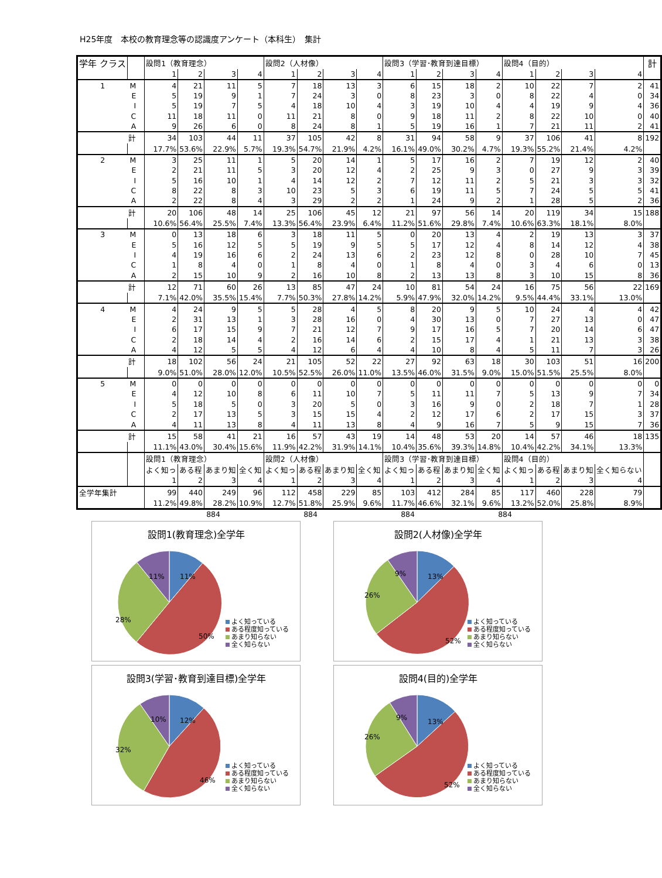H25年度　本校の教育理念等の認識度アンケート（本科生）　集計
| 学年 クラス | | 設問1（教育理念） | | | | 設問2（人材像） | | | | 設問3（学習･教育到達目標） | | | | 設問4（目的） | | | | 計 |
| | | 1 | 2 | 3 | 4 | 1 | 2 | 3 | 4 | 1 | 2 | 3 | 4 | 1 | 2 | 3 | 4 | |
| 1 | M | 4 | 21 | 11 | 5 | 7 | 18 | 13 | 3 | 6 | 15 | 18 | 2 | 10 | 22 | 7 | 2 | 41 |
| | E | 5 | 19 | 9 | 1 | 7 | 24 | 3 | 0 | 8 | 23 | 3 | 0 | 8 | 22 | 4 | 0 | 34 |
| | I | 5 | 19 | 7 | 5 | 4 | 18 | 10 | 4 | 3 | 19 | 10 | 4 | 4 | 19 | 9 | 4 | 36 |
| | C | 11 | 18 | 11 | 0 | 11 | 21 | 8 | 0 | 9 | 18 | 11 | 2 | 8 | 22 | 10 | 0 | 40 |
| | A | 9 | 26 | 6 | 0 | 8 | 24 | 8 | 1 | 5 | 19 | 16 | 1 | 7 | 21 | 11 | 2 | 41 |
| | 計 | 34 | 103 | 44 | 11 | 37 | 105 | 42 | 8 | 31 | 94 | 58 | 9 | 37 | 106 | 41 | 8 | 192 |
| | | 17.7% | 53.6% | 22.9% | 5.7% | 19.3% | 54.7% | 21.9% | 4.2% | 16.1% | 49.0% | 30.2% | 4.7% | 19.3% | 55.2% | 21.4% | 4.2% | |
| 2 | M | 3 | 25 | 11 | 1 | 5 | 20 | 14 | 1 | 5 | 17 | 16 | 2 | 7 | 19 | 12 | 2 | 40 |
| | E | 2 | 21 | 11 | 5 | 3 | 20 | 12 | 4 | 2 | 25 | 9 | 3 | 0 | 27 | 9 | 3 | 39 |
| | I | 5 | 16 | 10 | 1 | 4 | 14 | 12 | 2 | 7 | 12 | 11 | 2 | 5 | 21 | 3 | 3 | 32 |
| | C | 8 | 22 | 8 | 3 | 10 | 23 | 5 | 3 | 6 | 19 | 11 | 5 | 7 | 24 | 5 | 5 | 41 |
| | A | 2 | 22 | 8 | 4 | 3 | 29 | 2 | 2 | 1 | 24 | 9 | 2 | 1 | 28 | 5 | 2 | 36 |
| | 計 | 20 | 106 | 48 | 14 | 25 | 106 | 45 | 12 | 21 | 97 | 56 | 14 | 20 | 119 | 34 | 15 | 188 |
| | | 10.6% | 56.4% | 25.5% | 7.4% | 13.3% | 56.4% | 23.9% | 6.4% | 11.2% | 51.6% | 29.8% | 7.4% | 10.6% | 63.3% | 18.1% | 8.0% | |
| 3 | M | 0 | 13 | 18 | 6 | 3 | 18 | 11 | 5 | 0 | 20 | 13 | 4 | 2 | 19 | 13 | 3 | 37 |
| | E | 5 | 16 | 12 | 5 | 5 | 19 | 9 | 5 | 5 | 17 | 12 | 4 | 8 | 14 | 12 | 4 | 38 |
| | I | 4 | 19 | 16 | 6 | 2 | 24 | 13 | 6 | 2 | 23 | 12 | 8 | 0 | 28 | 10 | 7 | 45 |
| | C | 1 | 8 | 4 | 0 | 1 | 8 | 4 | 0 | 1 | 8 | 4 | 0 | 3 | 4 | 6 | 0 | 13 |
| | A | 2 | 15 | 10 | 9 | 2 | 16 | 10 | 8 | 2 | 13 | 13 | 8 | 3 | 10 | 15 | 8 | 36 |
| | 計 | 12 | 71 | 60 | 26 | 13 | 85 | 47 | 24 | 10 | 81 | 54 | 24 | 16 | 75 | 56 | 22 | 169 |
| | | 7.1% | 42.0% | 35.5% | 15.4% | 7.7% | 50.3% | 27.8% | 14.2% | 5.9% | 47.9% | 32.0% | 14.2% | 9.5% | 44.4% | 33.1% | 13.0% | |
| 4 | M | 4 | 24 | 9 | 5 | 5 | 28 | 4 | 5 | 8 | 20 | 9 | 5 | 10 | 24 | 4 | 4 | 42 |
| | E | 2 | 31 | 13 | 1 | 3 | 28 | 16 | 0 | 4 | 30 | 13 | 0 | 7 | 27 | 13 | 0 | 47 |
| | I | 6 | 17 | 15 | 9 | 7 | 21 | 12 | 7 | 9 | 17 | 16 | 5 | 7 | 20 | 14 | 6 | 47 |
| | C | 2 | 18 | 14 | 4 | 2 | 16 | 14 | 6 | 2 | 15 | 17 | 4 | 1 | 21 | 13 | 3 | 38 |
| | A | 4 | 12 | 5 | 5 | 4 | 12 | 6 | 4 | 4 | 10 | 8 | 4 | 5 | 11 | 7 | 3 | 26 |
| | 計 | 18 | 102 | 56 | 24 | 21 | 105 | 52 | 22 | 27 | 92 | 63 | 18 | 30 | 103 | 51 | 16 | 200 |
| | | 9.0% | 51.0% | 28.0% | 12.0% | 10.5% | 52.5% | 26.0% | 11.0% | 13.5% | 46.0% | 31.5% | 9.0% | 15.0% | 51.5% | 25.5% | 8.0% | |
| 5 | M | 0 | 0 | 0 | 0 | 0 | 0 | 0 | 0 | 0 | 0 | 0 | 0 | 0 | 0 | 0 | 0 | 0 |
| | E | 4 | 12 | 10 | 8 | 6 | 11 | 10 | 7 | 5 | 11 | 11 | 7 | 5 | 13 | 9 | 7 | 34 |
| | I | 5 | 18 | 5 | 0 | 3 | 20 | 5 | 0 | 3 | 16 | 9 | 0 | 2 | 18 | 7 | 1 | 28 |
| | C | 2 | 17 | 13 | 5 | 3 | 15 | 15 | 4 | 2 | 12 | 17 | 6 | 2 | 17 | 15 | 3 | 37 |
| | A | 4 | 11 | 13 | 8 | 4 | 11 | 13 | 8 | 4 | 9 | 16 | 7 | 5 | 9 | 15 | 7 | 36 |
| | 計 | 15 | 58 | 41 | 21 | 16 | 57 | 43 | 19 | 14 | 48 | 53 | 20 | 14 | 57 | 46 | 18 | 135 |
| | | 11.1% | 43.0% | 30.4% | 15.6% | 11.9% | 42.2% | 31.9% | 14.1% | 10.4% | 35.6% | 39.3% | 14.8% | 10.4% | 42.2% | 34.1% | 13.3% | |
| | | 設問1（教育理念） | | | | 設問2（人材像） | | | | 設問3（学習･教育到達目標） | | | | 設問4（目的） | | | | |
| | | よく知っ | ある程 | あまり知 | 全く知 | よく知っ | ある程 | あまり知 | 全く知 | よく知っ | ある程 | あまり知 | 全く知 | よく知っ | ある程 | あまり知 | 全く知らない | |
| | | 1 | 2 | 3 | 4 | 1 | 2 | 3 | 4 | 1 | 2 | 3 | 4 | 1 | 2 | 3 | 4 | |
| 全学年集計 | | 99 | 440 | 249 | 96 | 112 | 458 | 229 | 85 | 103 | 412 | 284 | 85 | 117 | 460 | 228 | 79 | |
| | | 11.2% | 49.8% | 28.2% | 10.9% | 12.7% | 51.8% | 25.9% | 9.6% | 11.7% | 46.6% | 32.1% | 9.6% | 13.2% | 52.0% | 25.8% | 8.9% | |
884 884 884 884
設問1(教育理念)全学年
11%
50%
28%
11%
よく知っている
ある程度知っている
あまり知らない
全く知らない
設問2(人材像)全学年
13%
52%
26%
9%
よく知っている
ある程度知っている
あまり知らない
全く知らない
設問3(学習･教育到達目標)全学年
12%
46%
32%
10%
よく知っている
ある程度知っている
あまり知らない
全く知らない
設問4(目的)全学年
13%
52%
26%
9%
よく知っている
ある程度知っている
あまり知らない
全く知らない